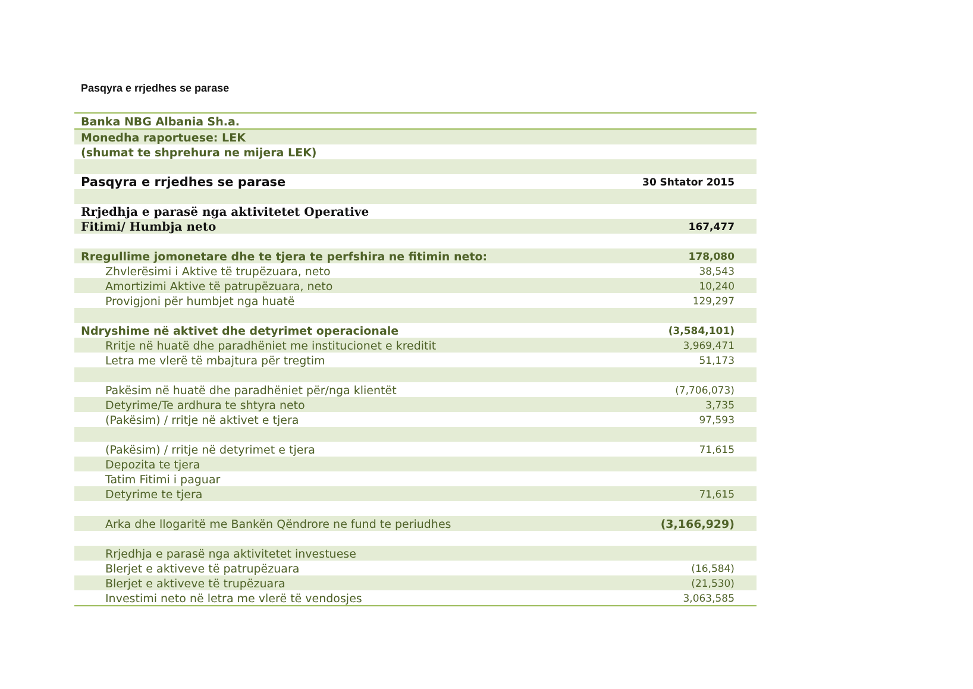Pasqyra e rrjedhes se parase
| Banka NBG Albania Sh.a. | |
| Monedha raportuese: LEK | |
| (shumat te shprehura ne mijera LEK) | |
| Pasqyra e rrjedhes se parase | 30 Shtator 2015 |
| Rrjedhja e parasë nga aktivitetet Operative | |
| Fitimi/ Humbja neto | 167,477 |
| Rregullime jomonetare dhe te tjera te perfshira ne fitimin neto: | 178,080 |
| Zhvlerësimi i Aktive të trupëzuara, neto | 38,543 |
| Amortizimi Aktive të patrupëzuara, neto | 10,240 |
| Provigjoni për humbjet nga huatë | 129,297 |
| Ndryshime në aktivet dhe detyrimet operacionale | (3,584,101) |
| Rritje në huatë dhe paradhëniet me institucionet e kreditit | 3,969,471 |
| Letra me vlerë të mbajtura për tregtim | 51,173 |
| Pakësim në huatë dhe paradhëniet për/nga klientët | (7,706,073) |
| Detyrime/Te ardhura te shtyra neto | 3,735 |
| (Pakësim) / rritje në aktivet e tjera | 97,593 |
| (Pakësim) / rritje në detyrimet e tjera | 71,615 |
| Depozita te tjera | |
| Tatim Fitimi i paguar | |
| Detyrime te tjera | 71,615 |
| Arka dhe llogaritë me Bankën Qëndrore ne fund te periudhes | (3,166,929) |
| Rrjedhja e parasë nga aktivitetet investuese | |
| Blerjet e aktiveve të patrupëzuara | (16,584) |
| Blerjet e aktiveve të trupëzuara | (21,530) |
| Investimi neto në letra me vlerë të vendosjes | 3,063,585 |